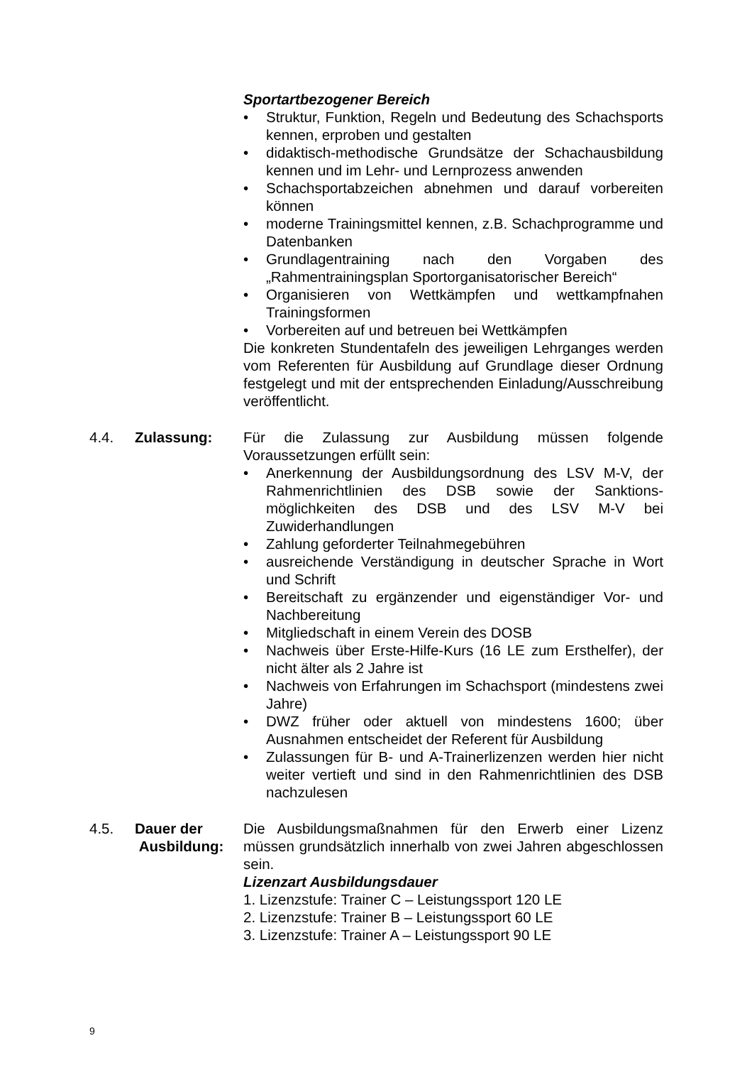Sportartbezogener Bereich
• Struktur, Funktion, Regeln und Bedeutung des Schachsports kennen, erproben und gestalten
• didaktisch-methodische Grundsätze der Schachausbildung kennen und im Lehr- und Lernprozess anwenden
• Schachsportabzeichen abnehmen und darauf vorbereiten können
• moderne Trainingsmittel kennen, z.B. Schachprogramme und Datenbanken
• Grundlagentraining nach den Vorgaben des „Rahmentrainingsplan Sportorganisatorischer Bereich“
• Organisieren von Wettkämpfen und wettkampfnahen Trainingsformen
• Vorbereiten auf und betreuen bei Wettkämpfen
Die konkreten Stundentafeln des jeweiligen Lehrganges werden vom Referenten für Ausbildung auf Grundlage dieser Ordnung festgelegt und mit der entsprechenden Einladung/Ausschreibung veröffentlicht.
4.4. Zulassung: Für die Zulassung zur Ausbildung müssen folgende Voraussetzungen erfüllt sein:
• Anerkennung der Ausbildungsordnung des LSV M-V, der Rahmenrichtlinien des DSB sowie der Sanktions­möglichkeiten des DSB und des LSV M-V bei Zuwiderhandlungen
• Zahlung geforderter Teilnahmegebühren
• ausreichende Verständigung in deutscher Sprache in Wort und Schrift
• Bereitschaft zu ergänzender und eigenständiger Vor- und Nachbereitung
• Mitgliedschaft in einem Verein des DOSB
• Nachweis über Erste-Hilfe-Kurs (16 LE zum Ersthelfer), der nicht älter als 2 Jahre ist
• Nachweis von Erfahrungen im Schachsport (mindestens zwei Jahre)
• DWZ früher oder aktuell von mindestens 1600; über Ausnahmen entscheidet der Referent für Ausbildung
• Zulassungen für B- und A-Trainerlizenzen werden hier nicht weiter vertieft und sind in den Rahmenrichtlinien des DSB nachzulesen
4.5. Dauer der
Ausbildung:
Die Ausbildungsmaßnahmen für den Erwerb einer Lizenz müssen grundsätzlich innerhalb von zwei Jahren abgeschlossen sein.
Lizenzart Ausbildungsdauer
1. Lizenzstufe: Trainer C – Leistungssport 120 LE
2. Lizenzstufe: Trainer B – Leistungssport 60 LE
3. Lizenzstufe: Trainer A – Leistungssport 90 LE
9